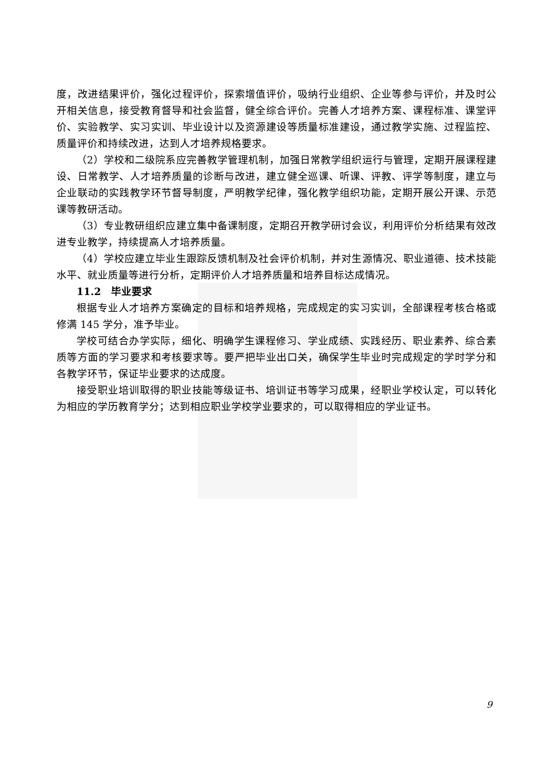度，改进结果评价，强化过程评价，探索增值评价，吸纳行业组织、企业等参与评价，并及时公开相关信息，接受教育督导和社会监督，健全综合评价。完善人才培养方案、课程标准、课堂评价、实验教学、实习实训、毕业设计以及资源建设等质量标准建设，通过教学实施、过程监控、质量评价和持续改进，达到人才培养规格要求。
（2）学校和二级院系应完善教学管理机制，加强日常教学组织运行与管理，定期开展课程建设、日常教学、人才培养质量的诊断与改进，建立健全巡课、听课、评教、评学等制度，建立与企业联动的实践教学环节督导制度，严明教学纪律，强化教学组织功能，定期开展公开课、示范课等教研活动。
（3）专业教研组织应建立集中备课制度，定期召开教学研讨会议，利用评价分析结果有效改进专业教学，持续提高人才培养质量。
（4）学校应建立毕业生跟踪反馈机制及社会评价机制，并对生源情况、职业道德、技术技能水平、就业质量等进行分析，定期评价人才培养质量和培养目标达成情况。
11.2　毕业要求
根据专业人才培养方案确定的目标和培养规格，完成规定的实习实训，全部课程考核合格或修满 145 学分，准予毕业。
学校可结合办学实际，细化、明确学生课程修习、学业成绩、实践经历、职业素养、综合素质等方面的学习要求和考核要求等。要严把毕业出口关，确保学生毕业时完成规定的学时学分和各教学环节，保证毕业要求的达成度。
接受职业培训取得的职业技能等级证书、培训证书等学习成果，经职业学校认定，可以转化为相应的学历教育学分；达到相应职业学校学业要求的，可以取得相应的学业证书。
9